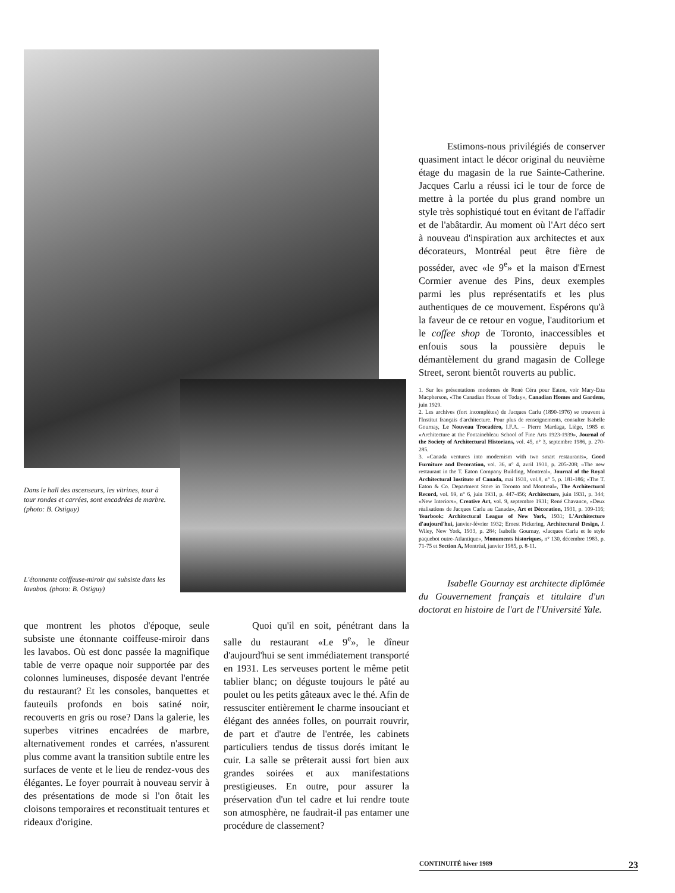Dans le hall des ascenseurs, les vitrines, tour à tour rondes et carrées, sont encadrées de marbre. (photo: B. Ostiguy)
L'étonnante coiffeuse-miroir qui subsiste dans les lavabos. (photo: B. Ostiguy)
Estimons-nous privilégiés de conserver quasiment intact le décor original du neuvième étage du magasin de la rue Sainte-Catherine. Jacques Carlu a réussi ici le tour de force de mettre à la portée du plus grand nombre un style très sophistiqué tout en évitant de l'affadir et de l'abâtardir. Au moment où l'Art déco sert à nouveau d'inspiration aux architectes et aux décorateurs, Montréal peut être fière de posséder, avec «le 9<sup>e</sup>» et la maison d'Ernest Cormier avenue des Pins, deux exemples parmi les plus représentatifs et les plus authentiques de ce mouvement. Espérons qu'à la faveur de ce retour en vogue, l'auditorium et le coffee shop de Toronto, inaccessibles et enfouis sous la poussière depuis le démantèlement du grand magasin de College Street, seront bientôt rouverts au public.
1. Sur les présentations modernes de René Céra pour Eaton, voir Mary-Etta Macpherson, «The Canadian House of Today», Canadian Homes and Gardens, juin 1929.
2. Les archives (fort incomplètes) de Jacques Carlu (1890-1976) se trouvent à l'Institut français d'architecture. Pour plus de renseignements, consulter Isabelle Gournay, Le Nouveau Trocadéro, I.F.A. – Pierre Mardaga, Liège, 1985 et «Architecture at the Fontainebleau School of Fine Arts 1923-1939», Journal of the Society of Architectural Historians, vol. 45, n° 3, septembre 1986, p. 270-285.
3. «Canada ventures into modernism with two smart restaurants», Good Furniture and Decoration, vol. 36, n° 4, avril 1931, p. 205-208; «The new restaurant in the T. Eaton Company Building, Montreal», Journal of the Royal Architectural Institute of Canada, mai 1931, vol.8, n° 5, p. 181-186; «The T. Eaton & Co. Department Store in Toronto and Montreal», The Architectural Record, vol. 69, n° 6, juin 1931, p. 447-456; Architecture, juin 1931, p. 344; «New Interiors», Creative Art, vol. 9, septembre 1931; René Chavance, «Deux réalisations de Jacques Carlu au Canada», Art et Décoration, 1931, p. 109-116; Yearbook: Architectural League of New York, 1931; L'Architecture d'aujourd'hui, janvier-février 1932; Ernest Pickering, Architectural Design, J. Wiley, New York, 1933, p. 284; Isabelle Gournay, «Jacques Carlu et le style paquebot outre-Atlantique», Monuments historiques, n° 130, décembre 1983, p. 71-75 et Section A, Montréal, janvier 1985, p. 8-11.
Isabelle Gournay est architecte diplômée du Gouvernement français et titulaire d'un doctorat en histoire de l'art de l'Université Yale.
que montrent les photos d'époque, seule subsiste une étonnante coiffeuse-miroir dans les lavabos. Où est donc passée la magnifique table de verre opaque noir supportée par des colonnes lumineuses, disposée devant l'entrée du restaurant? Et les consoles, banquettes et fauteuils profonds en bois satiné noir, recouverts en gris ou rose? Dans la galerie, les superbes vitrines encadrées de marbre, alternativement rondes et carrées, n'assurent plus comme avant la transition subtile entre les surfaces de vente et le lieu de rendez-vous des élégantes. Le foyer pourrait à nouveau servir à des présentations de mode si l'on ôtait les cloisons temporaires et reconstituait tentures et rideaux d'origine.
Quoi qu'il en soit, pénétrant dans la salle du restaurant «Le 9<sup>e</sup>», le dîneur d'aujourd'hui se sent immédiatement transporté en 1931. Les serveuses portent le même petit tablier blanc; on déguste toujours le pâté au poulet ou les petits gâteaux avec le thé. Afin de ressusciter entièrement le charme insouciant et élégant des années folles, on pourrait rouvrir, de part et d'autre de l'entrée, les cabinets particuliers tendus de tissus dorés imitant le cuir. La salle se prêterait aussi fort bien aux grandes soirées et aux manifestations prestigieuses. En outre, pour assurer la préservation d'un tel cadre et lui rendre toute son atmosphère, ne faudrait-il pas entamer une procédure de classement?
CONTINUITÉ hiver 1989 23